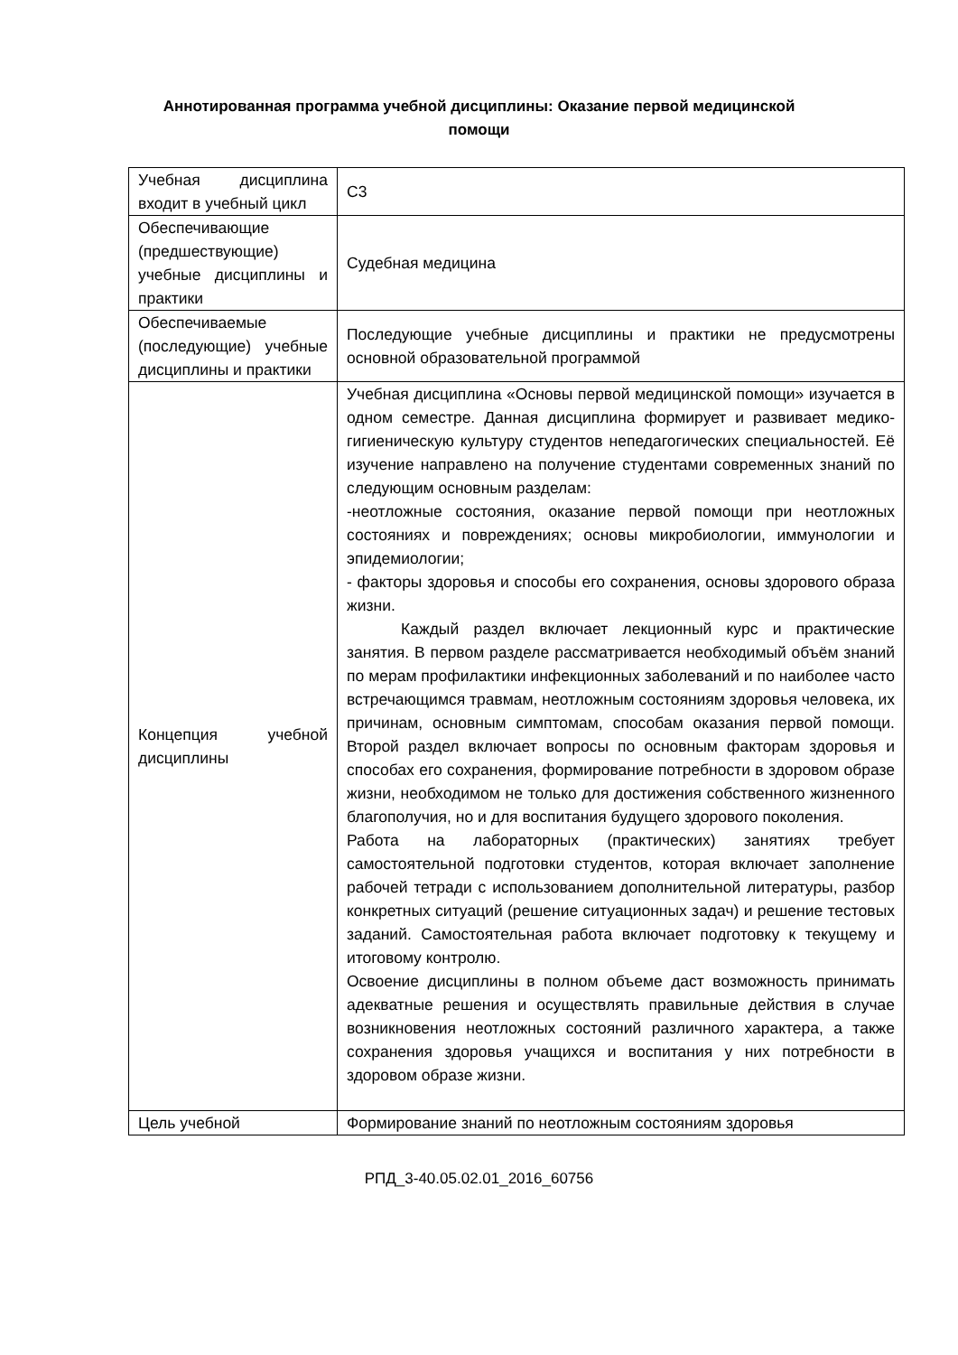Аннотированная программа учебной дисциплины: Оказание первой медицинской помощи
| Учебная дисциплина входит в учебный цикл | С3 |
| Обеспечивающие (предшествующие) учебные дисциплины и практики | Судебная медицина |
| Обеспечиваемые (последующие) учебные дисциплины и практики | Последующие учебные дисциплины и практики не предусмотрены основной образовательной программой |
| Концепция учебной дисциплины | Учебная дисциплина «Основы первой медицинской помощи» изучается в одном семестре. Данная дисциплина формирует и развивает медико-гигиеническую культуру студентов непедагогических специальностей. Её изучение направлено на получение студентами современных знаний по следующим основным разделам: -неотложные состояния, оказание первой помощи при неотложных состояниях и повреждениях; основы микробиологии, иммунологии и эпидемиологии; - факторы здоровья и способы его сохранения, основы здорового образа жизни. Каждый раздел включает лекционный курс и практические занятия. В первом разделе рассматривается необходимый объём знаний по мерам профилактики инфекционных заболеваний и по наиболее часто встречающимся травмам, неотложным состояниям здоровья человека, их причинам, основным симптомам, способам оказания первой помощи. Второй раздел включает вопросы по основным факторам здоровья и способах его сохранения, формирование потребности в здоровом образе жизни, необходимом не только для достижения собственного жизненного благополучия, но и для воспитания будущего здорового поколения. Работа на лабораторных (практических) занятиях требует самостоятельной подготовки студентов, которая включает заполнение рабочей тетради с использованием дополнительной литературы, разбор конкретных ситуаций (решение ситуационных задач) и решение тестовых заданий. Самостоятельная работа включает подготовку к текущему и итоговому контролю. Освоение дисциплины в полном объеме даст возможность принимать адекватные решения и осуществлять правильные действия в случае возникновения неотложных состояний различного характера, а также сохранения здоровья учащихся и воспитания у них потребности в здоровом образе жизни. |
| Цель учебной | Формирование знаний по неотложным состояниям здоровья |
РПД_3-40.05.02.01_2016_60756